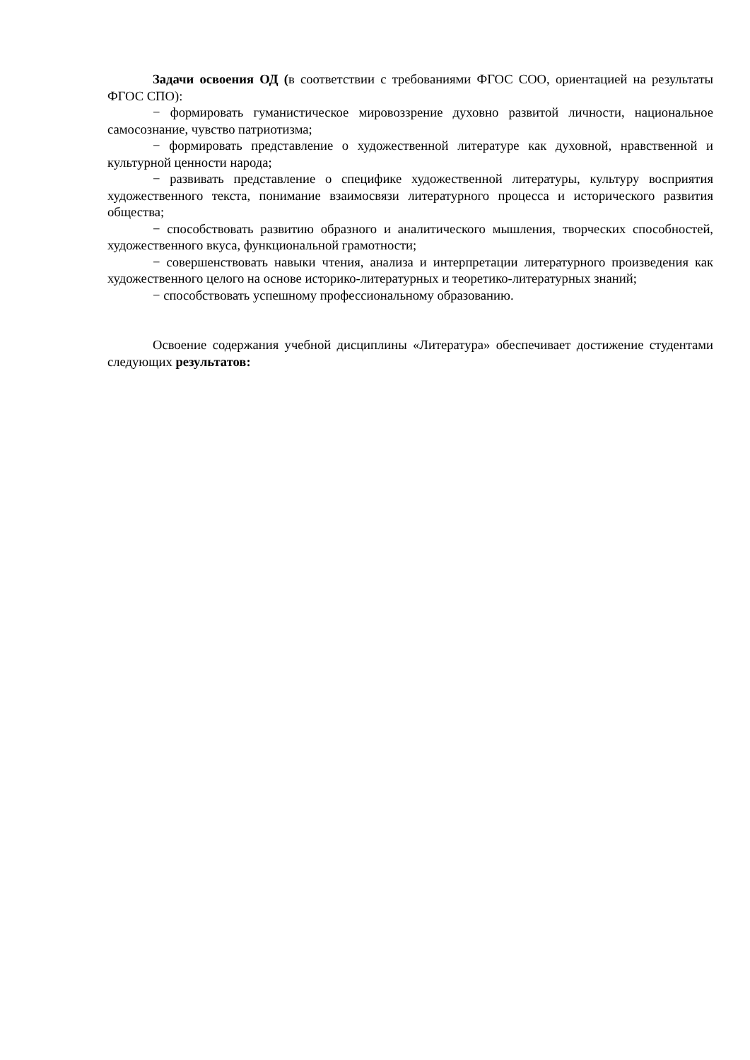Задачи освоения ОД (в соответствии с требованиями ФГОС СОО, ориентацией на результаты ФГОС СПО):
− формировать гуманистическое мировоззрение духовно развитой личности, национальное самосознание, чувство патриотизма;
− формировать представление о художественной литературе как духовной, нравственной и культурной ценности народа;
− развивать представление о специфике художественной литературы, культуру восприятия художественного текста, понимание взаимосвязи литературного процесса и исторического развития общества;
− способствовать развитию образного и аналитического мышления, творческих способностей, художественного вкуса, функциональной грамотности;
− совершенствовать навыки чтения, анализа и интерпретации литературного произведения как художественного целого на основе историко-литературных и теоретико-литературных знаний;
− способствовать успешному профессиональному образованию.
Освоение содержания учебной дисциплины «Литература» обеспечивает достижение студентами следующих результатов: